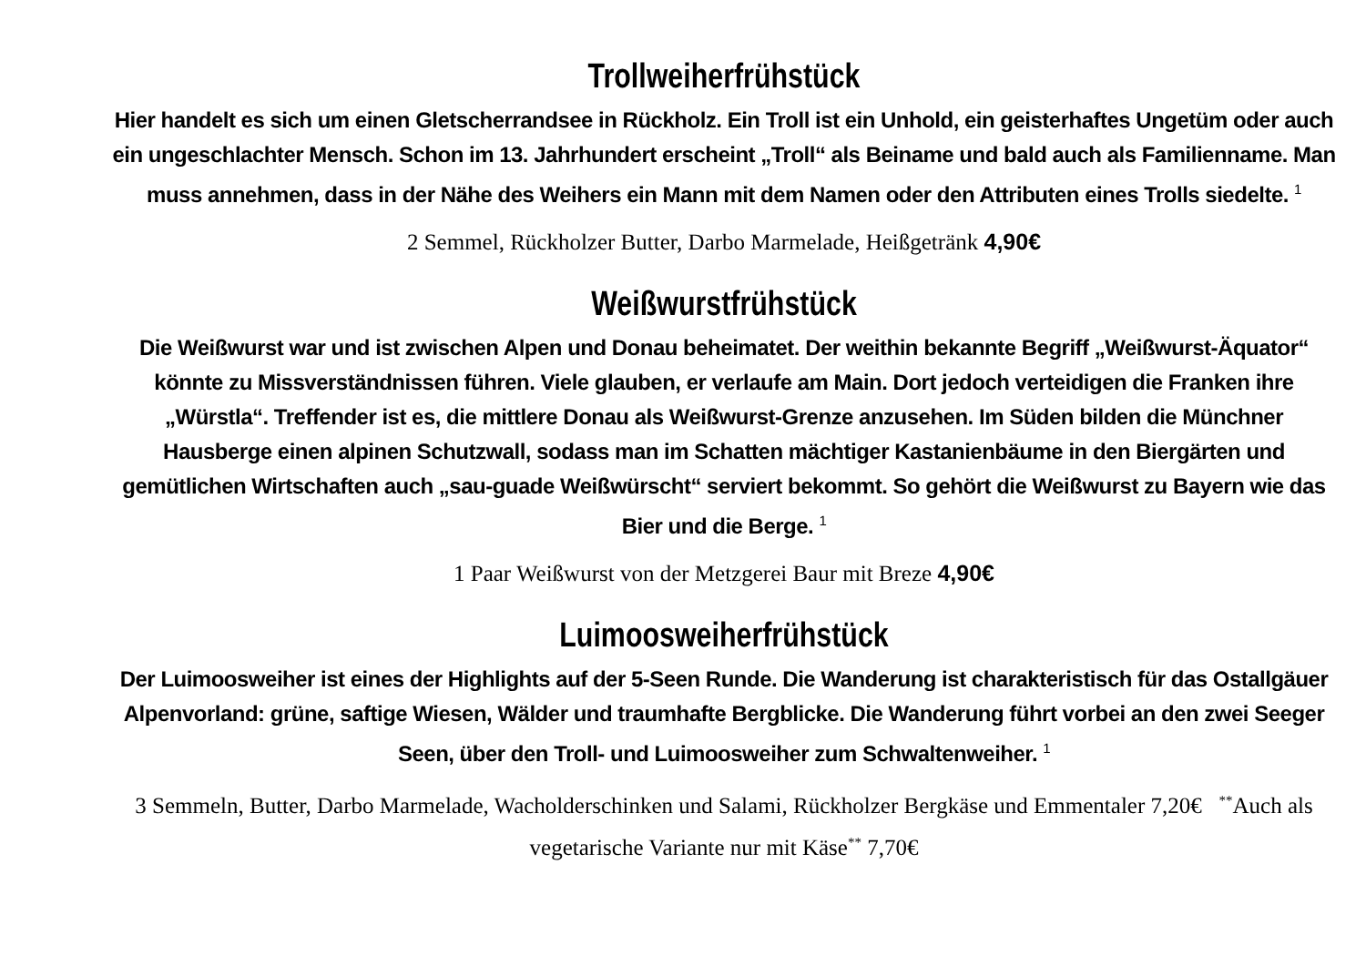Trollweiherfrühstück
Hier handelt es sich um einen Gletscherrandsee in Rückholz. Ein Troll ist ein Unhold, ein geisterhaftes Ungetüm oder auch ein ungeschlachter Mensch. Schon im 13. Jahrhundert erscheint „Troll“ als Beiname und bald auch als Familienname. Man muss annehmen, dass in der Nähe des Weihers ein Mann mit dem Namen oder den Attributen eines Trolls siedelte. <sup>1</sup>
2 Semmel, Rückholzer Butter, Darbo Marmelade, Heißgetränk 4,90€
Weißwurstfrühstück
Die Weißwurst war und ist zwischen Alpen und Donau beheimatet. Der weithin bekannte Begriff „Weißwurst-Äquator“ könnte zu Missverständnissen führen. Viele glauben, er verlaufe am Main. Dort jedoch verteidigen die Franken ihre „Würstla“. Treffender ist es, die mittlere Donau als Weißwurst-Grenze anzusehen. Im Süden bilden die Münchner Hausberge einen alpinen Schutzwall, sodass man im Schatten mächtiger Kastanienbäume in den Biergärten und gemütlichen Wirtschaften auch „sau-guade Weißwürscht“ serviert bekommt. So gehört die Weißwurst zu Bayern wie das Bier und die Berge. <sup>1</sup>
1 Paar Weißwurst von der Metzgerei Baur mit Breze 4,90€
Luimoosweiherfrühstück
Der Luimoosweiher ist eines der Highlights auf der 5-Seen Runde. Die Wanderung ist charakteristisch für das Ostallgäuer Alpenvorland: grüne, saftige Wiesen, Wälder und traumhafte Bergblicke. Die Wanderung führt vorbei an den zwei Seeger Seen, über den Troll- und Luimoosweiher zum Schwaltenweiher. <sup>1</sup>
3 Semmeln, Butter, Darbo Marmelade, Wacholderschinken und Salami, Rückholzer Bergkäse und Emmentaler 7,20€ <sup>**</sup>Auch als vegetarische Variante nur mit Käse<sup>**</sup> 7,70€